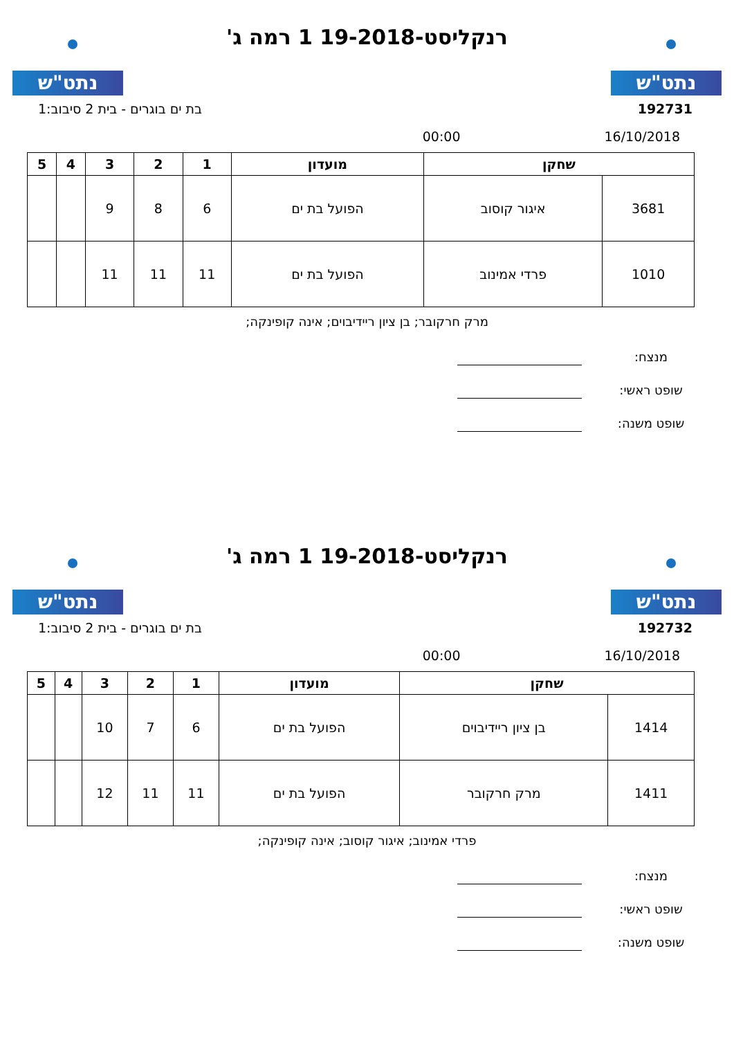נתט"ש נתט"ש
רנקליסט-19-2018 1 רמה ג'
192731 בת ים בוגרים - בית 2 סיבוב:1
16/10/2018 00:00
| שחקן | | מועדון | 1 | 2 | 3 | 4 | 5 |
| --- | --- | --- | --- | --- | --- | --- | --- |
| 3681 | איגור קוסוב | הפועל בת ים | 6 | 8 | 9 | | |
| 1010 | פרדי אמינוב | הפועל בת ים | 11 | 11 | 11 | | |
מרק חרקובר; בן ציון ריידיבוים; אינה קופינקה;
מנצח:
שופט ראשי:
שופט משנה:
נתט"ש נתט"ש
רנקליסט-19-2018 1 רמה ג'
192732 בת ים בוגרים - בית 2 סיבוב:1
16/10/2018 00:00
| שחקן | | מועדון | 1 | 2 | 3 | 4 | 5 |
| --- | --- | --- | --- | --- | --- | --- | --- |
| 1414 | בן ציון ריידיבוים | הפועל בת ים | 6 | 7 | 10 | | |
| 1411 | מרק חרקובר | הפועל בת ים | 11 | 11 | 12 | | |
פרדי אמינוב; איגור קוסוב; אינה קופינקה;
מנצח:
שופט ראשי:
שופט משנה: